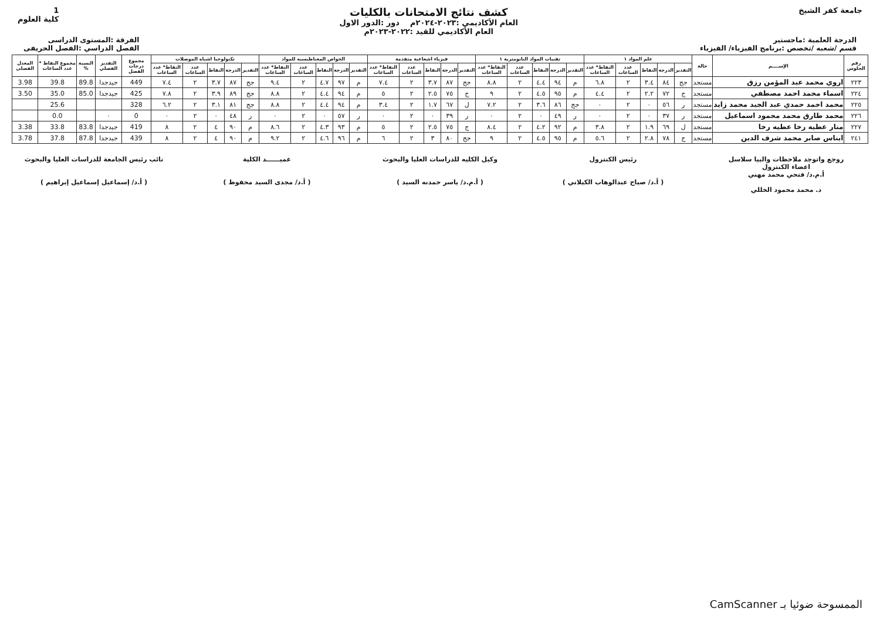جامعة كفر الشيخ
كشف نتائج الامتحانات بالكليات
العام الأكاديمي :٢٠٢٣-٢٠٢٤م دور :الدور الاول
العام الأكاديمي للقيد :٢٠٢٢-٢٠٢٣م
1
كلية العلوم
الدرجة العلمية :ماجستير
قسم /شعبه /تخصص :برنامج الفيزياء/ الفيزياء
الفرقة :المستوى الدراسى
الفصل الدراسي :الفصل الحريفى
| رقم الجلوس | الإســــم | حالة | علم المواد ١ | | | | | تقنيات المواد النانومترية ١ | | | | | فيزياء اشعاعية متقدمة | | | | | الخواص المغناطيسيه للمواد | | | | | تكنولوجيا اشباه الموصلات | | | | | مجموع درجات الفصل | التقدير الفصلي | النسبة % | مجموع النقاط * عدد الساعات | المعدل الفصلى |
| --- | --- | --- | --- | --- | --- | --- | --- | --- | --- | --- | --- | --- | --- | --- | --- | --- | --- | --- | --- | --- | --- | --- | --- | --- | --- | --- | --- | --- | --- | --- | --- | --- |
| | | | التقدير | الدرجة | النقاط | عدد الساعات | النقاط* عدد الساعات | التقدير | الدرجة | النقاط | عدد الساعات | النقاط* عدد الساعات | التقدير | الدرجة | النقاط | عدد الساعات | النقاط* عدد الساعات | التقدير | الدرجة | النقاط | عدد الساعات | النقاط* عدد الساعات | التقدير | الدرجة | النقاط | عدد الساعات | النقاط* عدد الساعات | | | | | |
| ٢٢٣ | اروي محمد عبد المؤمن رزق | مستجد | جج | ٨٤ | ٣.٤ | ٢ | ٦.٨ | م | ٩٤ | ٤.٤ | ٢ | ٨.٨ | جج | ٨٧ | ٣.٧ | ٢ | ٧.٤ | م | ٩٧ | ٤.٧ | ٢ | ٩.٤ | جج | ٨٧ | ٣.٧ | ٢ | ٧.٤ | 449 | جيدجدا | 89.8 | 39.8 | 3.98 |
| ٢٢٤ | اسماء محمد احمد مصطفي | مستجد | ج | ٧٢ | ٢.٢ | ٢ | ٤.٤ | م | ٩٥ | ٤.٥ | ٢ | ٩ | ج | ٧٥ | ٢.٥ | ٢ | ٥ | م | ٩٤ | ٤.٤ | ٢ | ٨.٨ | جج | ٨٩ | ٣.٩ | ٢ | ٧.٨ | 425 | جيدجدا | 85.0 | 35.0 | 3.50 |
| ٢٢٥ | محمد احمد حمدي عبد الجيد محمد زايد | مستجد | ر | ٥٦ | ٠ | ٢ | ٠ | جج | ٨٦ | ٣.٦ | ٢ | ٧.٢ | ل | ٦٧ | ١.٧ | ٢ | ٣.٤ | م | ٩٤ | ٤.٤ | ٢ | ٨.٨ | جج | ٨١ | ٣.١ | ٢ | ٦.٢ | 328 | | | 25.6 | |
| ٢٢٦ | محمد طارق محمد محمود اسماعيل | مستجد | ر | ٣٧ | ٠ | ٢ | ٠ | ر | ٤٩ | ٠ | ٢ | ٠ | ر | ٣٩ | ٠ | ٢ | ٠ | ر | ٥٧ | ٠ | ٢ | ٠ | ر | ٤٨ | ٠ | ٢ | ٠ | 0 | ٠ | | 0.0 | |
| ٢٢٧ | منار عطيه رخا عطيه رخا | مستجد | ل | ٦٩ | ١.٩ | ٢ | ٣.٨ | م | ٩٢ | ٤.٢ | ٢ | ٨.٤ | ج | ٧٥ | ٢.٥ | ٢ | ٥ | م | ٩٣ | ٤.٣ | ٢ | ٨.٦ | م | ٩٠ | ٤ | ٢ | ٨ | 419 | جيدجدا | 83.8 | 33.8 | 3.38 |
| ٢٤١ | ايناس صابر محمد شرف الدين | مستجد | ج | ٧٨ | ٢.٨ | ٢ | ٥.٦ | م | ٩٥ | ٤.٥ | ٢ | ٩ | جج | ٨٠ | ٣ | ٢ | ٦ | م | ٩٦ | ٤.٦ | ٢ | ٩.٢ | م | ٩٠ | ٤ | ٢ | ٨ | 439 | جيدجدا | 87.8 | 37.8 | 3.78 |
روجع واتوجد ملاحظات والبيا سلاسل
اعضاء الكنترول
أ.م.د/ فتحي محمد مهني
د. محمد محمود الخللي
رئيس الكنترول
( أ.د/ صباح عبدالوهاب الكيلاني )
وكيل الكليه للدراسات العليا والبحوث
( أ.م.د/ ياسر حمدنه السيد )
عميــــــد الكلية
( أ.د/ مجدى السيد محفوظ )
نائب رئيس الجامعة للدراسات العليا والبحوث
( أ.د/ إسماعيل إسماعيل إبراهيم )
الممسوحة ضوئيا بـ CamScanner